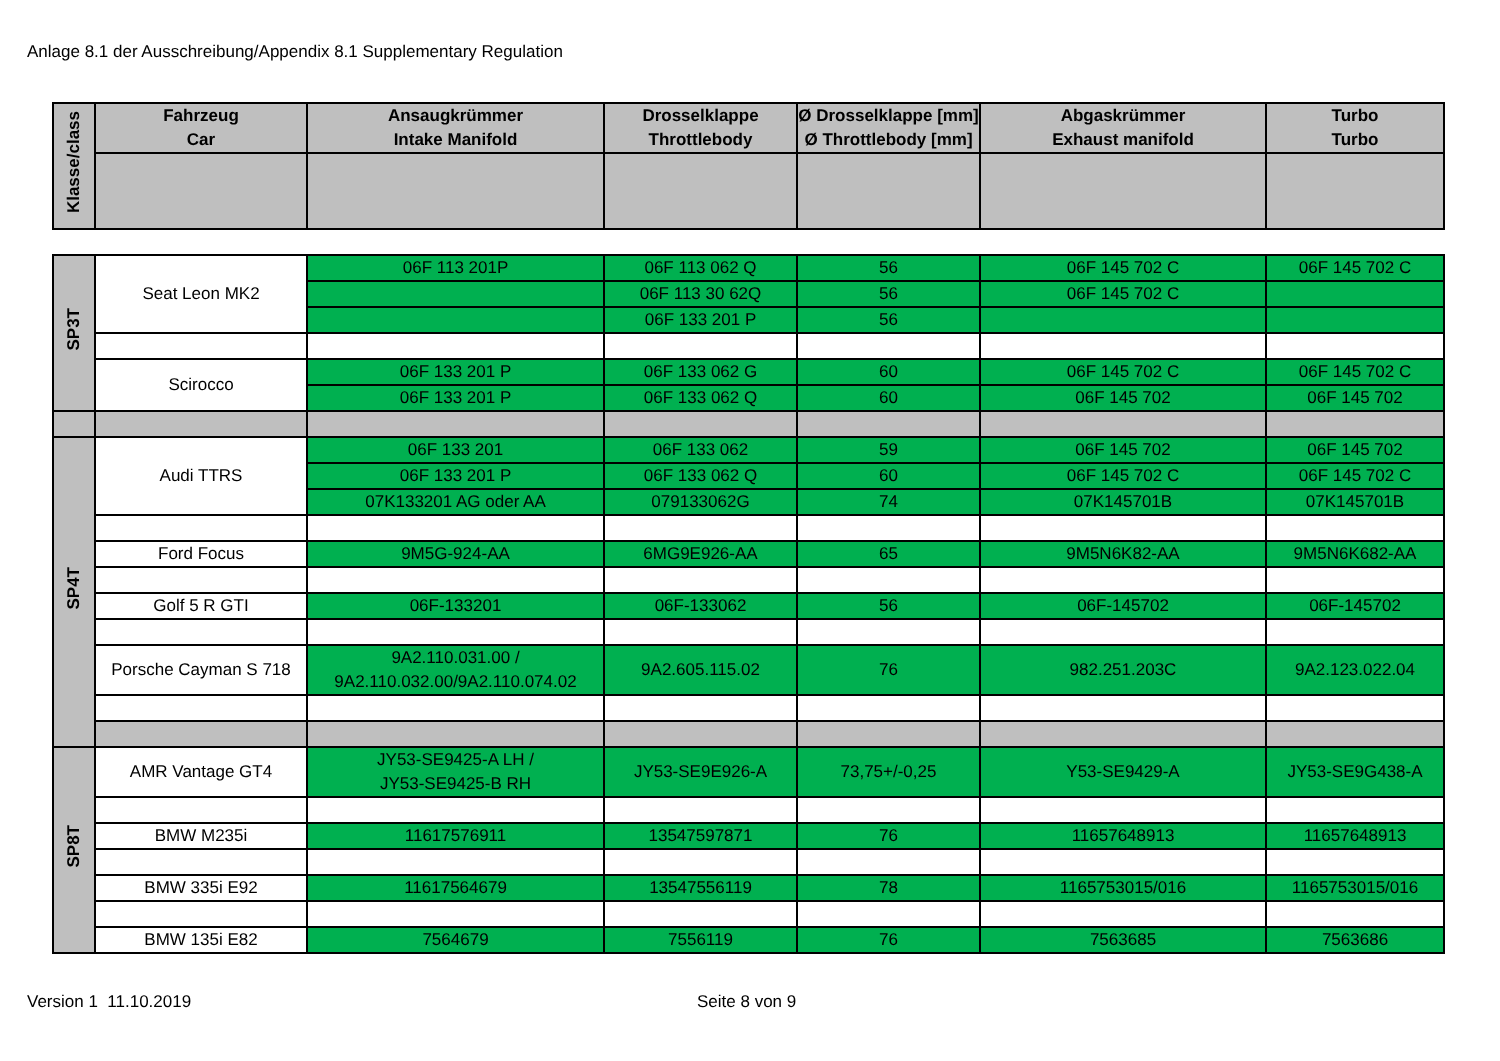Anlage 8.1 der Ausschreibung/Appendix 8.1 Supplementary Regulation
| Klasse/class | Fahrzeug Car | Ansaugkrümmer Intake Manifold | Drosselklappe Throttlebody | Ø Drosselklappe [mm] Ø Throttlebody [mm] | Abgaskrümmer Exhaust manifold | Turbo Turbo |
| --- | --- | --- | --- | --- | --- | --- |
| SP3T | Seat Leon MK2 | 06F 113 201P | 06F 113 062 Q | 56 | 06F 145 702 C | 06F 145 702 C |
| | | | 06F 113 30 62Q | 56 | 06F 145 702 C | |
| | | | 06F 133 201 P | 56 | | |
| | Scirocco | 06F 133 201 P | 06F 133 062 G | 60 | 06F 145 702 C | 06F 145 702 C |
| | | 06F 133 201 P | 06F 133 062 Q | 60 | 06F 145 702 | 06F 145 702 |
| SP4T | Audi TTRS | 06F 133 201 | 06F 133 062 | 59 | 06F 145 702 | 06F 145 702 |
| | | 06F 133 201 P | 06F 133 062 Q | 60 | 06F 145 702 C | 06F 145 702 C |
| | | 07K133201 AG oder AA | 079133062G | 74 | 07K145701B | 07K145701B |
| | Ford Focus | 9M5G-924-AA | 6MG9E926-AA | 65 | 9M5N6K82-AA | 9M5N6K682-AA |
| | Golf 5 R GTI | 06F-133201 | 06F-133062 | 56 | 06F-145702 | 06F-145702 |
| | Porsche Cayman S 718 | 9A2.110.031.00 / 9A2.110.032.00/9A2.110.074.02 | 9A2.605.115.02 | 76 | 982.251.203C | 9A2.123.022.04 |
| SP8T | AMR Vantage GT4 | JY53-SE9425-A LH / JY53-SE9425-B RH | JY53-SE9E926-A | 73,75+/-0,25 | Y53-SE9429-A | JY53-SE9G438-A |
| | BMW M235i | 11617576911 | 13547597871 | 76 | 11657648913 | 11657648913 |
| | BMW 335i E92 | 11617564679 | 13547556119 | 78 | 1165753015/016 | 1165753015/016 |
| | BMW 135i E82 | 7564679 | 7556119 | 76 | 7563685 | 7563686 |
Version 1 11.10.2019 Seite 8 von 9